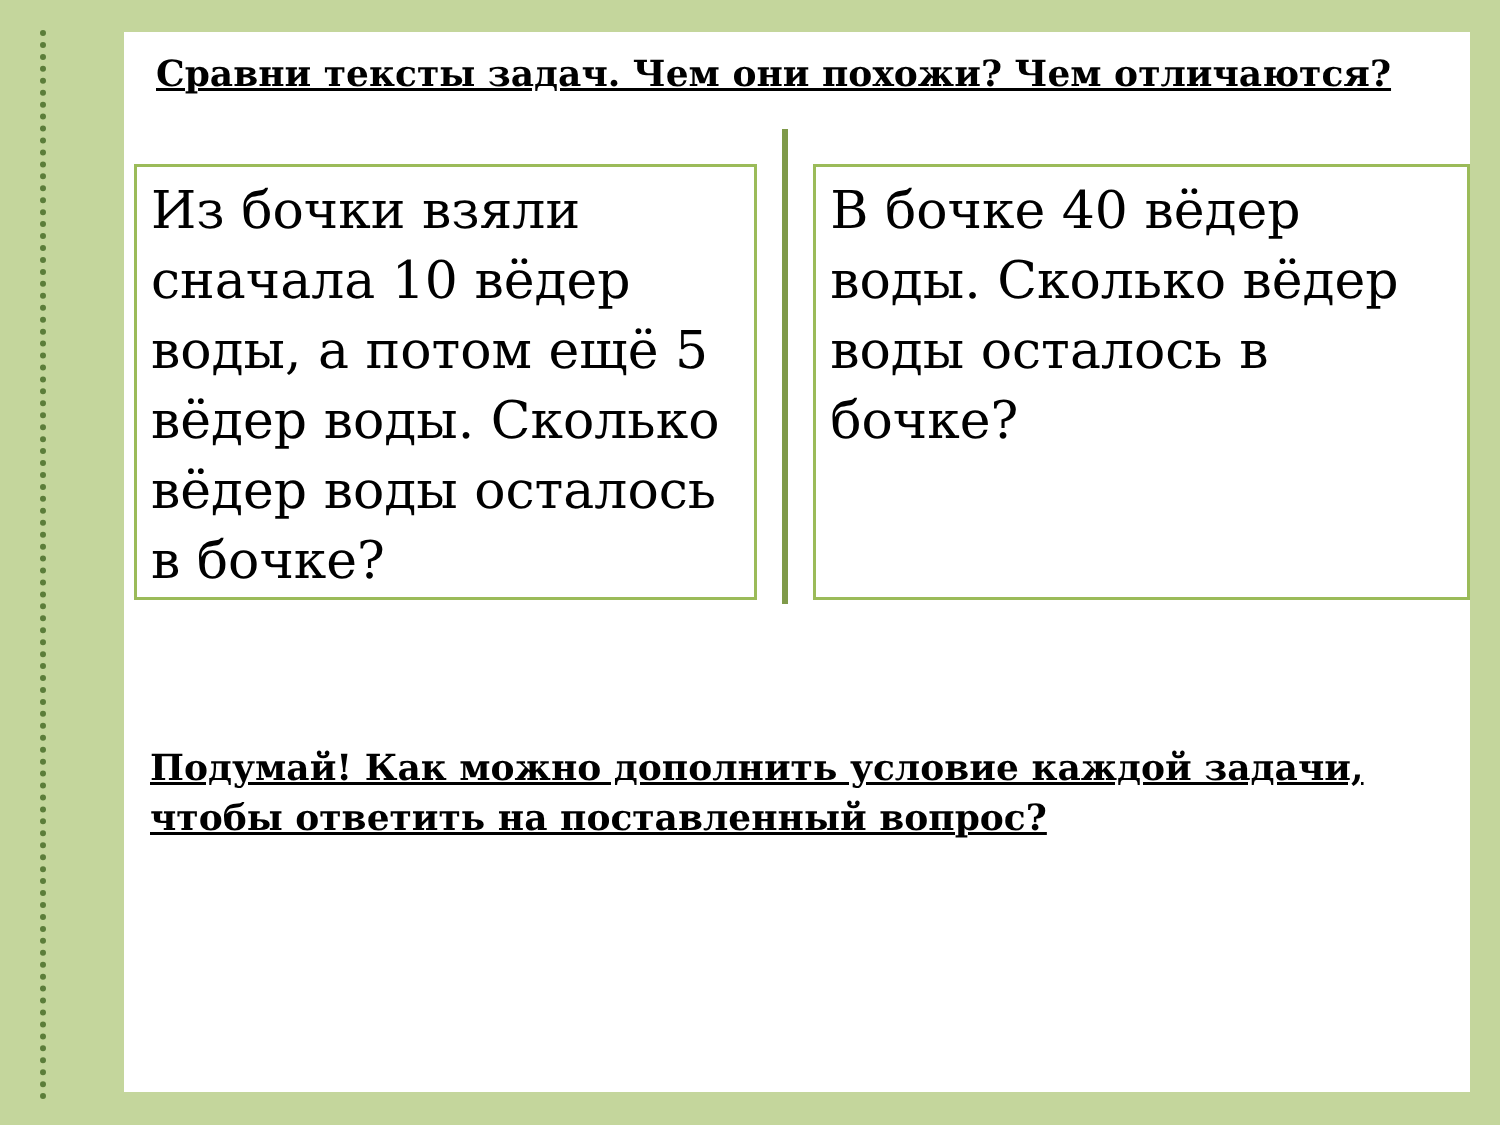Сравни тексты задач. Чем они похожи? Чем отличаются?
Из бочки взяли сначала 10 вёдер воды, а потом ещё 5 вёдер воды. Сколько вёдер воды осталось в бочке?
В бочке 40 вёдер воды. Сколько вёдер воды осталось в бочке?
Подумай! Как можно дополнить условие каждой задачи, чтобы ответить на поставленный вопрос?